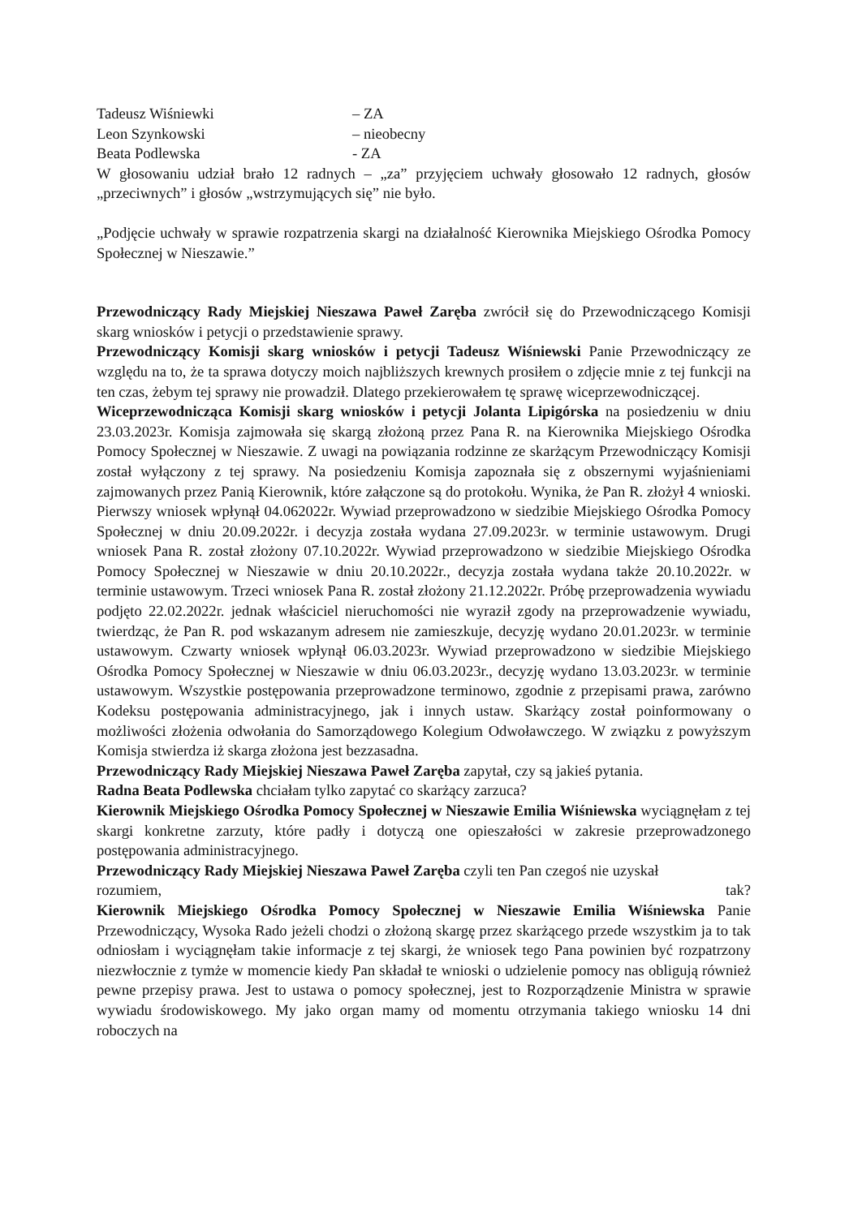Tadeusz Wiśniewki – ZA
Leon Szynkowski – nieobecny
Beata Podlewska - ZA
W głosowaniu udział brało 12 radnych – „za” przyjęciem uchwały głosowało 12 radnych, głosów „przeciwnych” i głosów „wstrzymujących się” nie było.
„Podjęcie uchwały w sprawie rozpatrzenia skargi na działalność Kierownika Miejskiego Ośrodka Pomocy Społecznej w Nieszawie.”
Przewodniczący Rady Miejskiej Nieszawa Paweł Zaręba zwrócił się do Przewodniczącego Komisji skarg wniosków i petycji o przedstawienie sprawy.
Przewodniczący Komisji skarg wniosków i petycji Tadeusz Wiśniewski Panie Przewodniczący ze względu na to, że ta sprawa dotyczy moich najbliższych krewnych prosiłem o zdjęcie mnie z tej funkcji na ten czas, żebym tej sprawy nie prowadził. Dlatego przekierowałem tę sprawę wiceprzewodniczącej.
Wiceprzewodnicząca Komisji skarg wniosków i petycji Jolanta Lipigórska na posiedzeniu w dniu 23.03.2023r. Komisja zajmowała się skargą złożoną przez Pana R. na Kierownika Miejskiego Ośrodka Pomocy Społecznej w Nieszawie. Z uwagi na powiązania rodzinne ze skarżącym Przewodniczący Komisji został wyłączony z tej sprawy. Na posiedzeniu Komisja zapoznała się z obszernymi wyjaśnieniami zajmowanych przez Panią Kierownik, które załączone są do protokołu. Wynika, że Pan R. złożył 4 wnioski. Pierwszy wniosek wpłynął 04.062022r. Wywiad przeprowadzono w siedzibie Miejskiego Ośrodka Pomocy Społecznej w dniu 20.09.2022r. i decyzja została wydana 27.09.2023r. w terminie ustawowym. Drugi wniosek Pana R. został złożony 07.10.2022r. Wywiad przeprowadzono w siedzibie Miejskiego Ośrodka Pomocy Społecznej w Nieszawie w dniu 20.10.2022r., decyzja została wydana także 20.10.2022r. w terminie ustawowym. Trzeci wniosek Pana R. został złożony 21.12.2022r. Próbę przeprowadzenia wywiadu podjęto 22.02.2022r. jednak właściciel nieruchomości nie wyraził zgody na przeprowadzenie wywiadu, twierdząc, że Pan R. pod wskazanym adresem nie zamieszkuje, decyzję wydano 20.01.2023r. w terminie ustawowym. Czwarty wniosek wpłynął 06.03.2023r. Wywiad przeprowadzono w siedzibie Miejskiego Ośrodka Pomocy Społecznej w Nieszawie w dniu 06.03.2023r., decyzję wydano 13.03.2023r. w terminie ustawowym. Wszystkie postępowania przeprowadzone terminowo, zgodnie z przepisami prawa, zarówno Kodeksu postępowania administracyjnego, jak i innych ustaw. Skarżący został poinformowany o możliwości złożenia odwołania do Samorządowego Kolegium Odwoławczego. W związku z powyższym Komisja stwierdza iż skarga złożona jest bezzasadna.
Przewodniczący Rady Miejskiej Nieszawa Paweł Zaręba zapytał, czy są jakieś pytania.
Radna Beata Podlewska chciałam tylko zapytać co skarżący zarzuca?
Kierownik Miejskiego Ośrodka Pomocy Społecznej w Nieszawie Emilia Wiśniewska wyciągnęłam z tej skargi konkretne zarzuty, które padły i dotyczą one opieszałości w zakresie przeprowadzonego postępowania administracyjnego.
Przewodniczący Rady Miejskiej Nieszawa Paweł Zaręba czyli ten Pan czegoś nie uzyskał
rozumiem, tak?
Kierownik Miejskiego Ośrodka Pomocy Społecznej w Nieszawie Emilia Wiśniewska Panie Przewodniczący, Wysoka Rado jeżeli chodzi o złożoną skargę przez skarżącego przede wszystkim ja to tak odniosłam i wyciągnęłam takie informacje z tej skargi, że wniosek tego Pana powinien być rozpatrzony niezwłocznie z tymże w momencie kiedy Pan składał te wnioski o udzielenie pomocy nas obligują również pewne przepisy prawa. Jest to ustawa o pomocy społecznej, jest to Rozporządzenie Ministra w sprawie wywiadu środowiskowego. My jako organ mamy od momentu otrzymania takiego wniosku 14 dni roboczych na